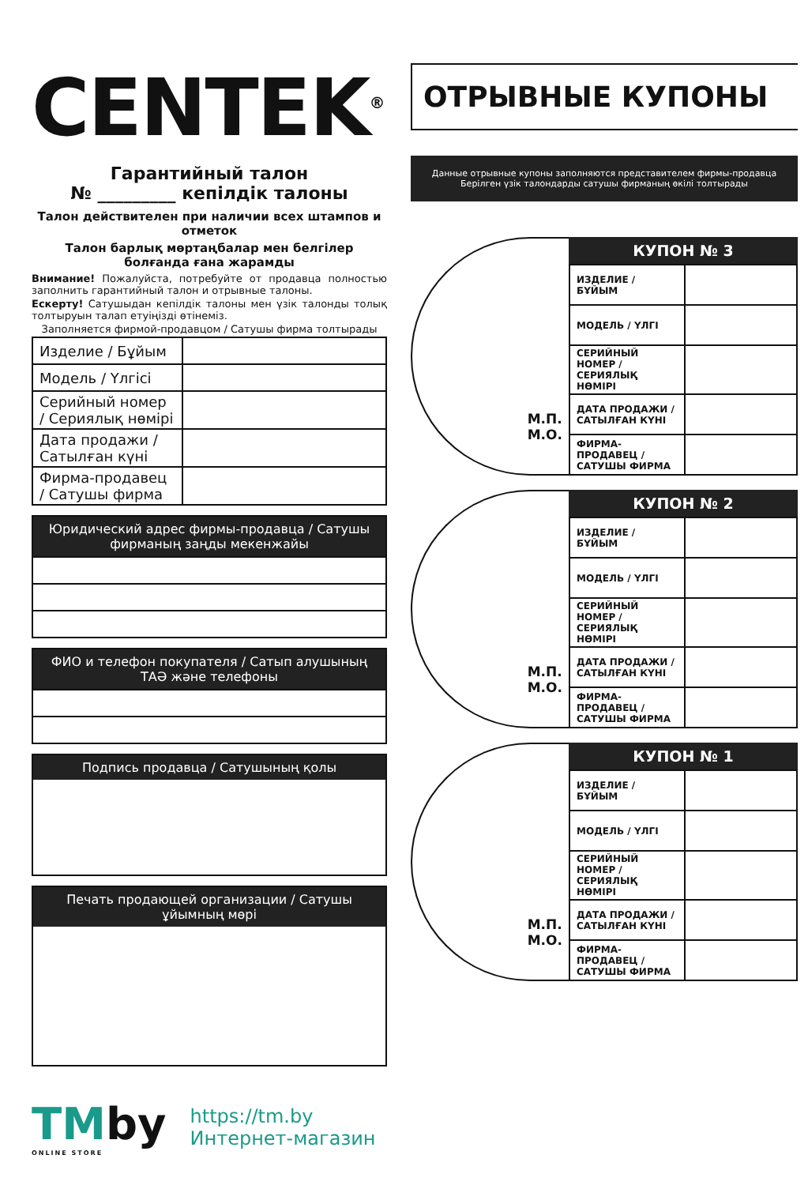CENTEK<sup>®</sup>
Гарантийный талон
№ _________ кепілдік талоны
Талон действителен при наличии всех штампов и отметок
Талон барлық мөртаңбалар мен белгілер болғанда ғана жарамды
Внимание! Пожалуйста, потребуйте от продавца полностью заполнить гарантийный талон и отрывные талоны.
Ескерту! Сатушыдан кепілдік талоны мен үзік талонды толық толтыруын талап етуіңізді өтінеміз.
Заполняется фирмой-продавцом / Сатушы фирма толтырады
| Изделие / Бұйым | |
| Модель / Үлгісі | |
| Серийный номер / Сериялық нөмірі | |
| Дата продажи / Сатылған күні | |
| Фирма-продавец / Сатушы фирма | |
Юридический адрес фирмы-продавца / Сатушы фирманың заңды мекенжайы
ФИО и телефон покупателя / Сатып алушының ТАӘ және телефоны
Подпись продавца / Сатушының қолы
Печать продающей организации / Сатушы ұйымның мөрі
ОТРЫВНЫЕ КУПОНЫ
Данные отрывные купоны заполняются представителем фирмы-продавца
Берілген үзік талондарды сатушы фирманың өкілі толтырады
М.П.
М.О.
КУПОН № 3
| ИЗДЕЛИЕ / БҰЙЫМ | |
| МОДЕЛЬ / ҮЛГІ | |
| СЕРИЙНЫЙ НОМЕР / СЕРИЯЛЫҚ НӨМІРІ | |
| ДАТА ПРОДАЖИ / САТЫЛҒАН КҮНІ | |
| ФИРМА-ПРОДАВЕЦ / САТУШЫ ФИРМА | |
М.П.
М.О.
КУПОН № 2
| ИЗДЕЛИЕ / БҰЙЫМ | |
| МОДЕЛЬ / ҮЛГІ | |
| СЕРИЙНЫЙ НОМЕР / СЕРИЯЛЫҚ НӨМІРІ | |
| ДАТА ПРОДАЖИ / САТЫЛҒАН КҮНІ | |
| ФИРМА-ПРОДАВЕЦ / САТУШЫ ФИРМА | |
М.П.
М.О.
КУПОН № 1
| ИЗДЕЛИЕ / БҰЙЫМ | |
| МОДЕЛЬ / ҮЛГІ | |
| СЕРИЙНЫЙ НОМЕР / СЕРИЯЛЫҚ НӨМІРІ | |
| ДАТА ПРОДАЖИ / САТЫЛҒАН КҮНІ | |
| ФИРМА-ПРОДАВЕЦ / САТУШЫ ФИРМА | |
TMby
ONLINE STORE
https://tm.by
Интернет-магазин